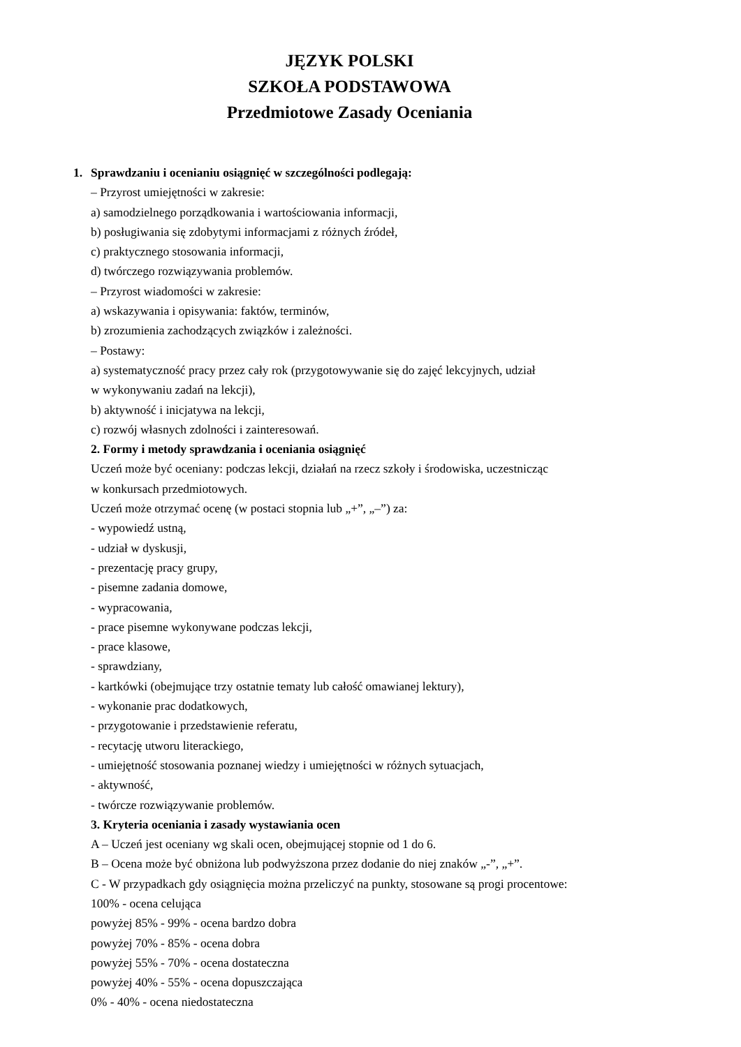JĘZYK POLSKI
SZKOŁA PODSTAWOWA
Przedmiotowe Zasady Oceniania
1. Sprawdzaniu i ocenianiu osiągnięć w szczególności podlegają:
– Przyrost umiejętności w zakresie:
a) samodzielnego porządkowania i wartościowania informacji,
b) posługiwania się zdobytymi informacjami z różnych źródeł,
c) praktycznego stosowania informacji,
d) twórczego rozwiązywania problemów.
– Przyrost wiadomości w zakresie:
a) wskazywania i opisywania: faktów, terminów,
b) zrozumienia zachodzących związków i zależności.
– Postawy:
a) systematyczność pracy przez cały rok (przygotowywanie się do zajęć lekcyjnych, udział
w wykonywaniu zadań na lekcji),
b) aktywność i inicjatywa na lekcji,
c) rozwój własnych zdolności i zainteresowań.
2. Formy i metody sprawdzania i oceniania osiągnięć
Uczeń może być oceniany: podczas lekcji, działań na rzecz szkoły i środowiska, uczestnicząc
w konkursach przedmiotowych.
Uczeń może otrzymać ocenę (w postaci stopnia lub „+”, „–”) za:
- wypowiedź ustną,
- udział w dyskusji,
- prezentację pracy grupy,
- pisemne zadania domowe,
- wypracowania,
- prace pisemne wykonywane podczas lekcji,
- prace klasowe,
- sprawdziany,
- kartkówki (obejmujące trzy ostatnie tematy lub całość omawianej lektury),
- wykonanie prac dodatkowych,
- przygotowanie i przedstawienie referatu,
- recytację utworu literackiego,
- umiejętność stosowania poznanej wiedzy i umiejętności w różnych sytuacjach,
- aktywność,
- twórcze rozwiązywanie problemów.
3. Kryteria oceniania i zasady wystawiania ocen
A – Uczeń jest oceniany wg skali ocen, obejmującej stopnie od 1 do 6.
B – Ocena może być obniżona lub podwyższona przez dodanie do niej znaków „-”, „+”.
C - W przypadkach gdy osiągnięcia można przeliczyć na punkty, stosowane są progi procentowe:
100% - ocena celująca
powyżej 85% - 99% - ocena bardzo dobra
powyżej 70% - 85% - ocena dobra
powyżej 55% - 70% - ocena dostateczna
powyżej 40% - 55% - ocena dopuszczająca
0% - 40% - ocena niedostateczna